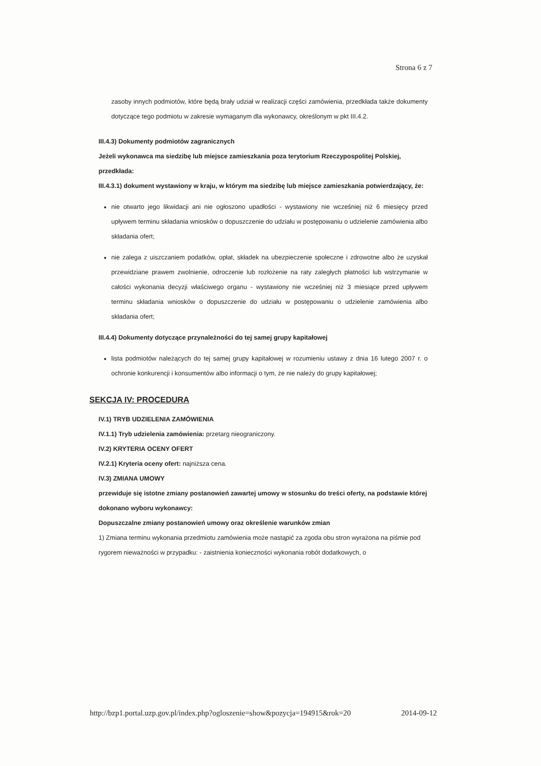Strona 6 z 7
zasoby innych podmiotów, które będą brały udział w realizacji części zamówienia, przedkłada także dokumenty dotyczące tego podmiotu w zakresie wymaganym dla wykonawcy, określonym w pkt III.4.2.
III.4.3) Dokumenty podmiotów zagranicznych
Jeżeli wykonawca ma siedzibę lub miejsce zamieszkania poza terytorium Rzeczypospolitej Polskiej, przedkłada:
III.4.3.1) dokument wystawiony w kraju, w którym ma siedzibę lub miejsce zamieszkania potwierdzający, że:
nie otwarto jego likwidacji ani nie ogłoszono upadłości - wystawiony nie wcześniej niż 6 miesięcy przed upływem terminu składania wniosków o dopuszczenie do udziału w postępowaniu o udzielenie zamówienia albo składania ofert;
nie zalega z uiszczaniem podatków, opłat, składek na ubezpieczenie społeczne i zdrowotne albo że uzyskał przewidziane prawem zwolnienie, odroczenie lub rozłożenie na raty zaległych płatności lub wstrzymanie w całości wykonania decyzji właściwego organu - wystawiony nie wcześniej niż 3 miesiące przed upływem terminu składania wniosków o dopuszczenie do udziału w postępowaniu o udzielenie zamówienia albo składania ofert;
III.4.4) Dokumenty dotyczące przynależności do tej samej grupy kapitałowej
lista podmiotów należących do tej samej grupy kapitałowej w rozumieniu ustawy z dnia 16 lutego 2007 r. o ochronie konkurencji i konsumentów albo informacji o tym, że nie należy do grupy kapitałowej;
SEKCJA IV: PROCEDURA
IV.1) TRYB UDZIELENIA ZAMÓWIENIA
IV.1.1) Tryb udzielenia zamówienia: przetarg nieograniczony.
IV.2) KRYTERIA OCENY OFERT
IV.2.1) Kryteria oceny ofert: najniższa cena.
IV.3) ZMIANA UMOWY
przewiduje się istotne zmiany postanowień zawartej umowy w stosunku do treści oferty, na podstawie której dokonano wyboru wykonawcy:
Dopuszczalne zmiany postanowień umowy oraz określenie warunków zmian
1) Zmiana terminu wykonania przedmiotu zamówienia może nastąpić za zgoda obu stron wyrażona na piśmie pod rygorem nieważności w przypadku: - zaistnienia konieczności wykonania robót dodatkowych, o
http://bzp1.portal.uzp.gov.pl/index.php?ogloszenie=show&pozycja=194915&rok=20 2014-09-12